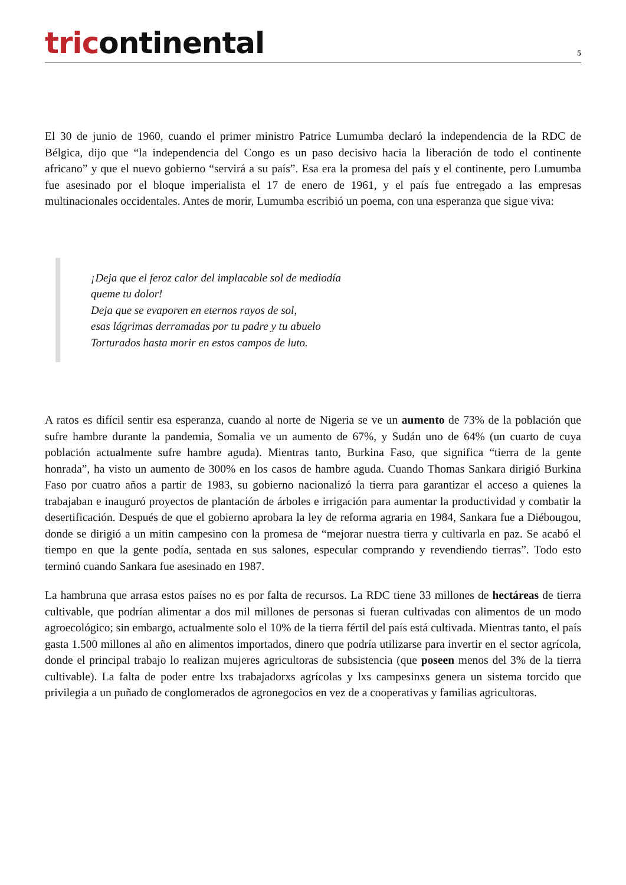tricontinental
5
El 30 de junio de 1960, cuando el primer ministro Patrice Lumumba declaró la independencia de la RDC de Bélgica, dijo que “la independencia del Congo es un paso decisivo hacia la liberación de todo el continente africano” y que el nuevo gobierno “servirá a su país”. Esa era la promesa del país y el continente, pero Lumumba fue asesinado por el bloque imperialista el 17 de enero de 1961, y el país fue entregado a las empresas multinacionales occidentales. Antes de morir, Lumumba escribió un poema, con una esperanza que sigue viva:
¡Deja que el feroz calor del implacable sol de mediodía
queme tu dolor!
Deja que se evaporen en eternos rayos de sol,
esas lágrimas derramadas por tu padre y tu abuelo
Torturados hasta morir en estos campos de luto.
A ratos es difícil sentir esa esperanza, cuando al norte de Nigeria se ve un aumento de 73% de la población que sufre hambre durante la pandemia, Somalia ve un aumento de 67%, y Sudán uno de 64% (un cuarto de cuya población actualmente sufre hambre aguda). Mientras tanto, Burkina Faso, que significa “tierra de la gente honrada”, ha visto un aumento de 300% en los casos de hambre aguda. Cuando Thomas Sankara dirigió Burkina Faso por cuatro años a partir de 1983, su gobierno nacionalizó la tierra para garantizar el acceso a quienes la trabajaban e inauguró proyectos de plantación de árboles e irrigación para aumentar la productividad y combatir la desertificación. Después de que el gobierno aprobara la ley de reforma agraria en 1984, Sankara fue a Diébougou, donde se dirigió a un mitin campesino con la promesa de “mejorar nuestra tierra y cultivarla en paz. Se acabó el tiempo en que la gente podía, sentada en sus salones, especular comprando y revendiendo tierras”. Todo esto terminó cuando Sankara fue asesinado en 1987.
La hambruna que arrasa estos países no es por falta de recursos. La RDC tiene 33 millones de hectáreas de tierra cultivable, que podrían alimentar a dos mil millones de personas si fueran cultivadas con alimentos de un modo agroecológico; sin embargo, actualmente solo el 10% de la tierra fértil del país está cultivada. Mientras tanto, el país gasta 1.500 millones al año en alimentos importados, dinero que podría utilizarse para invertir en el sector agrícola, donde el principal trabajo lo realizan mujeres agricultoras de subsistencia (que poseen menos del 3% de la tierra cultivable). La falta de poder entre lxs trabajadorxs agrícolas y lxs campesinxs genera un sistema torcido que privilegia a un puñado de conglomerados de agronegocios en vez de a cooperativas y familias agricultoras.